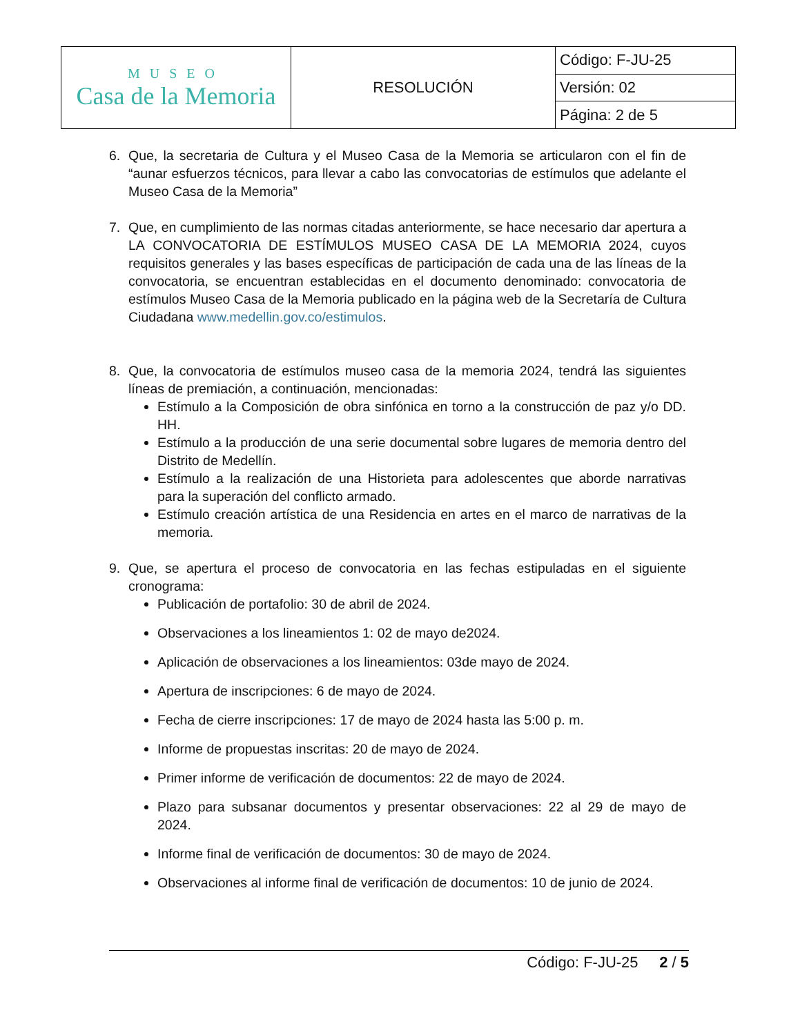| MUSEO Casa de la Memoria | RESOLUCIÓN | Código: F-JU-25 |
| | | Versión: 02 |
| | | Página: 2 de 5 |
6. Que, la secretaria de Cultura y el Museo Casa de la Memoria se articularon con el fin de “aunar esfuerzos técnicos, para llevar a cabo las convocatorias de estímulos que adelante el Museo Casa de la Memoria”
7. Que, en cumplimiento de las normas citadas anteriormente, se hace necesario dar apertura a LA CONVOCATORIA DE ESTÍMULOS MUSEO CASA DE LA MEMORIA 2024, cuyos requisitos generales y las bases específicas de participación de cada una de las líneas de la convocatoria, se encuentran establecidas en el documento denominado: convocatoria de estímulos Museo Casa de la Memoria publicado en la página web de la Secretaría de Cultura Ciudadana www.medellin.gov.co/estimulos.
8. Que, la convocatoria de estímulos museo casa de la memoria 2024, tendrá las siguientes líneas de premiación, a continuación, mencionadas:
Estímulo a la Composición de obra sinfónica en torno a la construcción de paz y/o DD. HH.
Estímulo a la producción de una serie documental sobre lugares de memoria dentro del Distrito de Medellín.
Estímulo a la realización de una Historieta para adolescentes que aborde narrativas para la superación del conflicto armado.
Estímulo creación artística de una Residencia en artes en el marco de narrativas de la memoria.
9. Que, se apertura el proceso de convocatoria en las fechas estipuladas en el siguiente cronograma:
Publicación de portafolio: 30 de abril de 2024.
Observaciones a los lineamientos 1: 02 de mayo de2024.
Aplicación de observaciones a los lineamientos: 03de mayo de 2024.
Apertura de inscripciones: 6 de mayo de 2024.
Fecha de cierre inscripciones: 17 de mayo de 2024 hasta las 5:00 p. m.
Informe de propuestas inscritas: 20 de mayo de 2024.
Primer informe de verificación de documentos: 22 de mayo de 2024.
Plazo para subsanar documentos y presentar observaciones: 22 al 29 de mayo de 2024.
Informe final de verificación de documentos: 30 de mayo de 2024.
Observaciones al informe final de verificación de documentos: 10 de junio de 2024.
Código: F-JU-25 2 / 5